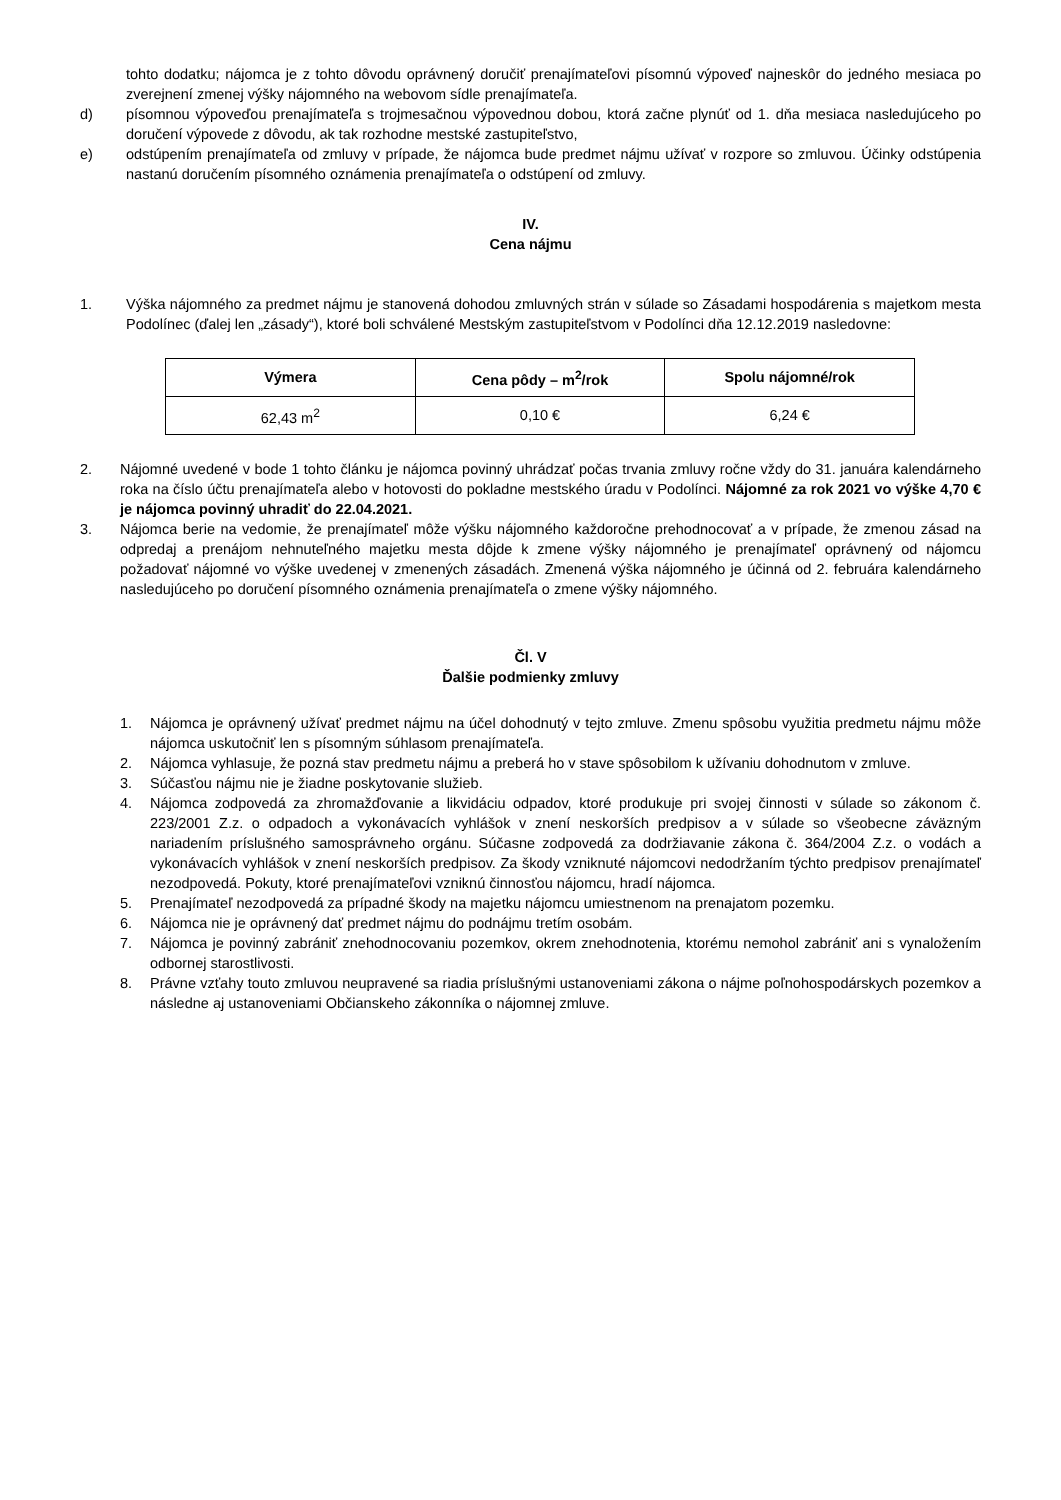tohto dodatku; nájomca je z tohto dôvodu oprávnený doručiť prenajímateľovi písomnú výpoveď najneskôr do jedného mesiaca po zverejnení zmenej výšky nájomného na webovom sídle prenajímateľa.
d) písomnou výpoveďou prenajímateľa s trojmesačnou výpovednou dobou, ktorá začne plynúť od 1. dňa mesiaca nasledujúceho po doručení výpovede z dôvodu, ak tak rozhodne mestské zastupiteľstvo,
e) odstúpením prenajímateľa od zmluvy v prípade, že nájomca bude predmet nájmu užívať v rozpore so zmluvou. Účinky odstúpenia nastanú doručením písomného oznámenia prenajímateľa o odstúpení od zmluvy.
IV.
Cena nájmu
1. Výška nájomného za predmet nájmu je stanovená dohodou zmluvných strán v súlade so Zásadami hospodárenia s majetkom mesta Podolínec (ďalej len „zásady“), ktoré boli schválené Mestským zastupiteľstvom v Podolínci dňa 12.12.2019 nasledovne:
| Výmera | Cena pôdy – m<sup>2</sup>/rok | Spolu nájomné/rok |
| --- | --- | --- |
| 62,43 m<sup>2</sup> | 0,10 € | 6,24 € |
2. Nájomné uvedené v bode 1 tohto článku je nájomca povinný uhrádzať počas trvania zmluvy ročne vždy do 31. januára kalendárneho roka na číslo účtu prenajímateľa alebo v hotovosti do pokladne mestského úradu v Podolínci. Nájomné za rok 2021 vo výške 4,70 € je nájomca povinný uhradiť do 22.04.2021.
3. Nájomca berie na vedomie, že prenajímateľ môže výšku nájomného každoročne prehodnocovať a v prípade, že zmenou zásad na odpredaj a prenájom nehnuteľného majetku mesta dôjde k zmene výšky nájomného je prenajímateľ oprávnený od nájomcu požadovať nájomné vo výške uvedenej v zmenených zásadách. Zmenená výška nájomného je účinná od 2. februára kalendárneho nasledujúceho po doručení písomného oznámenia prenajímateľa o zmene výšky nájomného.
Čl. V
Ďalšie podmienky zmluvy
1. Nájomca je oprávnený užívať predmet nájmu na účel dohodnutý v tejto zmluve. Zmenu spôsobu využitia predmetu nájmu môže nájomca uskutočniť len s písomným súhlasom prenajímateľa.
2. Nájomca vyhlasuje, že pozná stav predmetu nájmu a preberá ho v stave spôsobilom k užívaniu dohodnutom v zmluve.
3. Súčasťou nájmu nie je žiadne poskytovanie služieb.
4. Nájomca zodpovedá za zhromažďovanie a likvidáciu odpadov, ktoré produkuje pri svojej činnosti v súlade so zákonom č. 223/2001 Z.z. o odpadoch a vykonávacích vyhlášok v znení neskorších predpisov a v súlade so všeobecne záväzným nariadením príslušného samosprávneho orgánu. Súčasne zodpovedá za dodržiavanie zákona č. 364/2004 Z.z. o vodách a vykonávacích vyhlášok v znení neskorších predpisov. Za škody vzniknuté nájomcovi nedodržaním týchto predpisov prenajímateľ nezodpovedá. Pokuty, ktoré prenajímateľovi vzniknú činnosťou nájomcu, hradí nájomca.
5. Prenajímateľ nezodpovedá za prípadné škody na majetku nájomcu umiestnenom na prenajatom pozemku.
6. Nájomca nie je oprávnený dať predmet nájmu do podnájmu tretím osobám.
7. Nájomca je povinný zabrániť znehodnocovaniu pozemkov, okrem znehodnotenia, ktorému nemohol zabrániť ani s vynaložením odbornej starostlivosti.
8. Právne vzťahy touto zmluvou neupravené sa riadia príslušnými ustanoveniami zákona o nájme poľnohospodárskych pozemkov a následne aj ustanoveniami Občianskeho zákonníka o nájomnej zmluve.